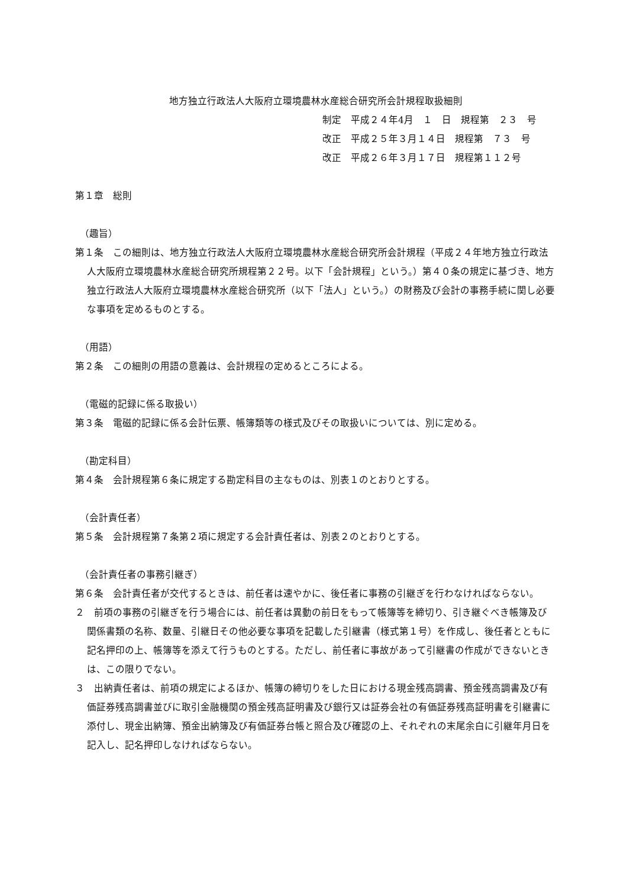地方独立行政法人大阪府立環境農林水産総合研究所会計規程取扱細則
制定　平成２４年4月　１　日　規程第　２３　号
改正　平成２５年３月１４日　規程第　７３　号
改正　平成２６年３月１７日　規程第１１２号
第１章　総則
（趣旨）
第１条　この細則は、地方独立行政法人大阪府立環境農林水産総合研究所会計規程（平成２４年地方独立行政法人大阪府立環境農林水産総合研究所規程第２２号。以下「会計規程」という。）第４０条の規定に基づき、地方独立行政法人大阪府立環境農林水産総合研究所（以下「法人」という。）の財務及び会計の事務手続に関し必要な事項を定めるものとする。
（用語）
第２条　この細則の用語の意義は、会計規程の定めるところによる。
（電磁的記録に係る取扱い）
第３条　電磁的記録に係る会計伝票、帳簿類等の様式及びその取扱いについては、別に定める。
（勘定科目）
第４条　会計規程第６条に規定する勘定科目の主なものは、別表１のとおりとする。
（会計責任者）
第５条　会計規程第７条第２項に規定する会計責任者は、別表２のとおりとする。
（会計責任者の事務引継ぎ）
第６条　会計責任者が交代するときは、前任者は速やかに、後任者に事務の引継ぎを行わなければならない。
２　前項の事務の引継ぎを行う場合には、前任者は異動の前日をもって帳簿等を締切り、引き継ぐべき帳簿及び関係書類の名称、数量、引継日その他必要な事項を記載した引継書（様式第１号）を作成し、後任者とともに記名押印の上、帳簿等を添えて行うものとする。ただし、前任者に事故があって引継書の作成ができないときは、この限りでない。
３　出納責任者は、前項の規定によるほか、帳簿の締切りをした日における現金残高調書、預金残高調書及び有価証券残高調書並びに取引金融機関の預金残高証明書及び銀行又は証券会社の有価証券残高証明書を引継書に添付し、現金出納簿、預金出納簿及び有価証券台帳と照合及び確認の上、それぞれの末尾余白に引継年月日を記入し、記名押印しなければならない。